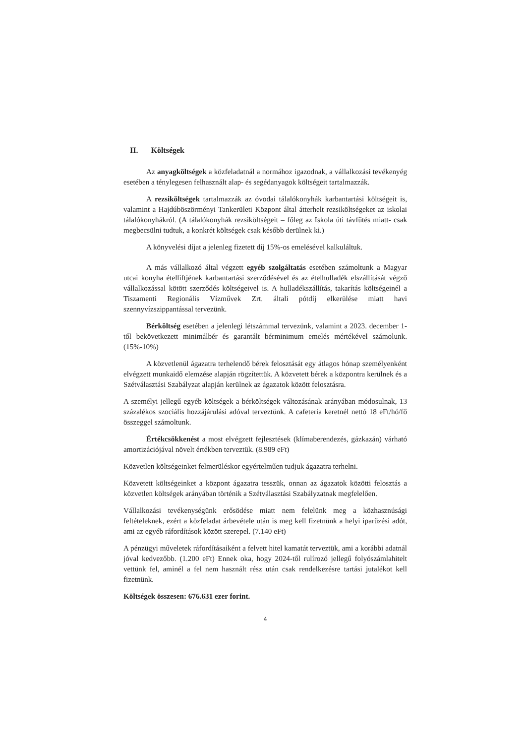II. Költségek
Az anyagköltségek a közfeladatnál a normához igazodnak, a vállalkozási tevékenyég esetében a ténylegesen felhasznált alap- és segédanyagok költségeit tartalmazzák.
A rezsiköltségek tartalmazzák az óvodai tálalókonyhák karbantartási költségeit is, valamint a Hajdúböszörményi Tankerületi Központ által átterhelt rezsiköltségeket az iskolai tálalókonyhákról. (A tálalókonyhák rezsiköltségeit – főleg az Iskola úti távfűtés miatt- csak megbecsülni tudtuk, a konkrét költségek csak később derülnek ki.)
A könyvelési díjat a jelenleg fizetett díj 15%-os emelésével kalkuláltuk.
A más vállalkozó által végzett egyéb szolgáltatás esetében számoltunk a Magyar utcai konyha ételliftjének karbantartási szerződésével és az ételhulladék elszállítását végző vállalkozással kötött szerződés költségeivel is. A hulladékszállítás, takarítás költségeinél a Tiszamenti Regionális Vízművek Zrt. általi pótdíj elkerülése miatt havi szennyvízszippantással tervezünk.
Bérköltség esetében a jelenlegi létszámmal tervezünk, valamint a 2023. december 1-től bekövetkezett minimálbér és garantált bérminimum emelés mértékével számolunk. (15%-10%)
A közvetlenül ágazatra terhelendő bérek felosztását egy átlagos hónap személyenként elvégzett munkaidő elemzése alapján rögzítettük. A közvetett bérek a központra kerülnek és a Szétválasztási Szabályzat alapján kerülnek az ágazatok között felosztásra.
A személyi jellegű egyéb költségek a bérköltségek változásának arányában módosulnak, 13 százalékos szociális hozzájárulási adóval terveztünk. A cafeteria keretnél nettó 18 eFt/hó/fő összeggel számoltunk.
Értékcsökkenést a most elvégzett fejlesztések (klímaberendezés, gázkazán) várható amortizációjával növelt értékben terveztük. (8.989 eFt)
Közvetlen költségeinket felmerüléskor egyértelműen tudjuk ágazatra terhelni.
Közvetett költségeinket a központ ágazatra tesszük, onnan az ágazatok közötti felosztás a közvetlen költségek arányában történik a Szétválasztási Szabályzatnak megfelelően.
Vállalkozási tevékenységünk erősödése miatt nem felelünk meg a közhasznúsági feltételeknek, ezért a közfeladat árbevétele után is meg kell fizetnünk a helyi iparűzési adót, ami az egyéb ráfordítások között szerepel. (7.140 eFt)
A pénzügyi műveletek ráfordításaiként a felvett hitel kamatát terveztük, ami a korábbi adatnál jóval kedvezőbb. (1.200 eFt) Ennek oka, hogy 2024-től rulírozó jellegű folyószámlahitelt vettünk fel, aminél a fel nem használt rész után csak rendelkezésre tartási jutalékot kell fizetnünk.
Költségek összesen: 676.631 ezer forint.
4